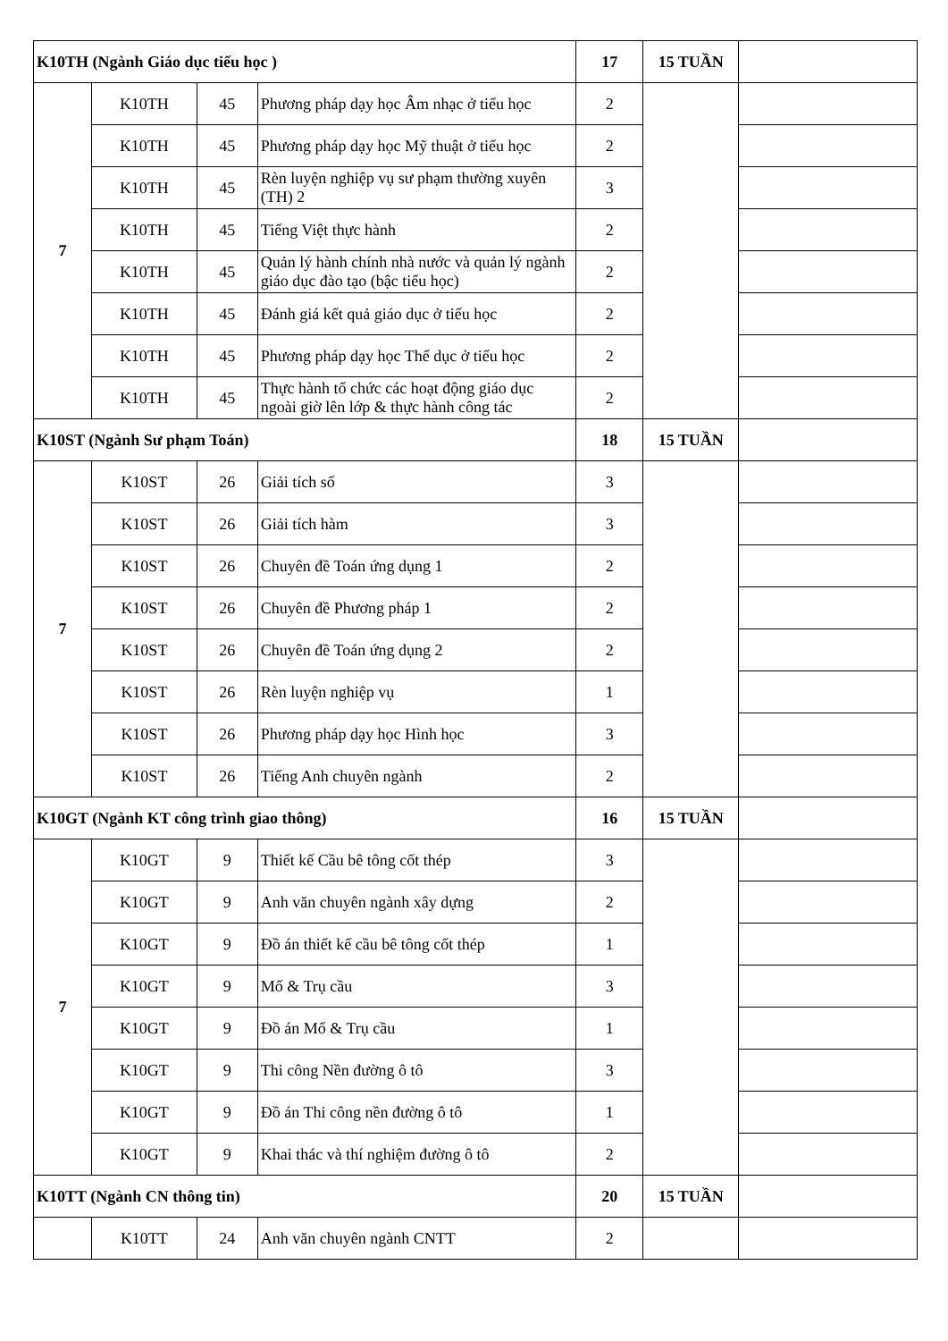| K10TH (Ngành Giáo dục tiểu học ) | | | | 17 | 15 TUẦN | |
| 7 | K10TH | 45 | Phương pháp dạy học Âm nhạc ở tiểu học | 2 | | |
| | K10TH | 45 | Phương pháp dạy học Mỹ thuật ở tiểu học | 2 | | |
| | K10TH | 45 | Rèn luyện nghiệp vụ sư phạm thường xuyên (TH) 2 | 3 | | |
| | K10TH | 45 | Tiếng Việt thực hành | 2 | | |
| | K10TH | 45 | Quản lý hành chính nhà nước và quản lý ngành giáo dục đào tạo (bậc tiểu học) | 2 | | |
| | K10TH | 45 | Đánh giá kết quả giáo dục ở tiểu học | 2 | | |
| | K10TH | 45 | Phương pháp dạy học Thể dục ở tiểu học | 2 | | |
| | K10TH | 45 | Thực hành tổ chức các hoạt động giáo dục ngoài giờ lên lớp & thực hành công tác | 2 | | |
| K10ST (Ngành Sư phạm Toán) | | | | 18 | 15 TUẦN | |
| 7 | K10ST | 26 | Giải tích số | 3 | | |
| | K10ST | 26 | Giải tích hàm | 3 | | |
| | K10ST | 26 | Chuyên đề Toán ứng dụng 1 | 2 | | |
| | K10ST | 26 | Chuyên đề Phương pháp 1 | 2 | | |
| | K10ST | 26 | Chuyên đề Toán ứng dụng 2 | 2 | | |
| | K10ST | 26 | Rèn luyện nghiệp vụ | 1 | | |
| | K10ST | 26 | Phương pháp dạy học Hình học | 3 | | |
| | K10ST | 26 | Tiếng Anh chuyên ngành | 2 | | |
| K10GT (Ngành KT công trình giao thông) | | | | 16 | 15 TUẦN | |
| 7 | K10GT | 9 | Thiết kế Cầu bê tông cốt thép | 3 | | |
| | K10GT | 9 | Anh văn chuyên ngành xây dựng | 2 | | |
| | K10GT | 9 | Đồ án thiết kế cầu bê tông cốt thép | 1 | | |
| | K10GT | 9 | Mố & Trụ cầu | 3 | | |
| | K10GT | 9 | Đồ án Mố & Trụ cầu | 1 | | |
| | K10GT | 9 | Thi công Nền đường ô tô | 3 | | |
| | K10GT | 9 | Đồ án Thi công nền đường ô tô | 1 | | |
| | K10GT | 9 | Khai thác và thí nghiệm đường ô tô | 2 | | |
| K10TT (Ngành CN thông tin) | | | | 20 | 15 TUẦN | |
| | K10TT | 24 | Anh văn chuyên ngành CNTT | 2 | | |